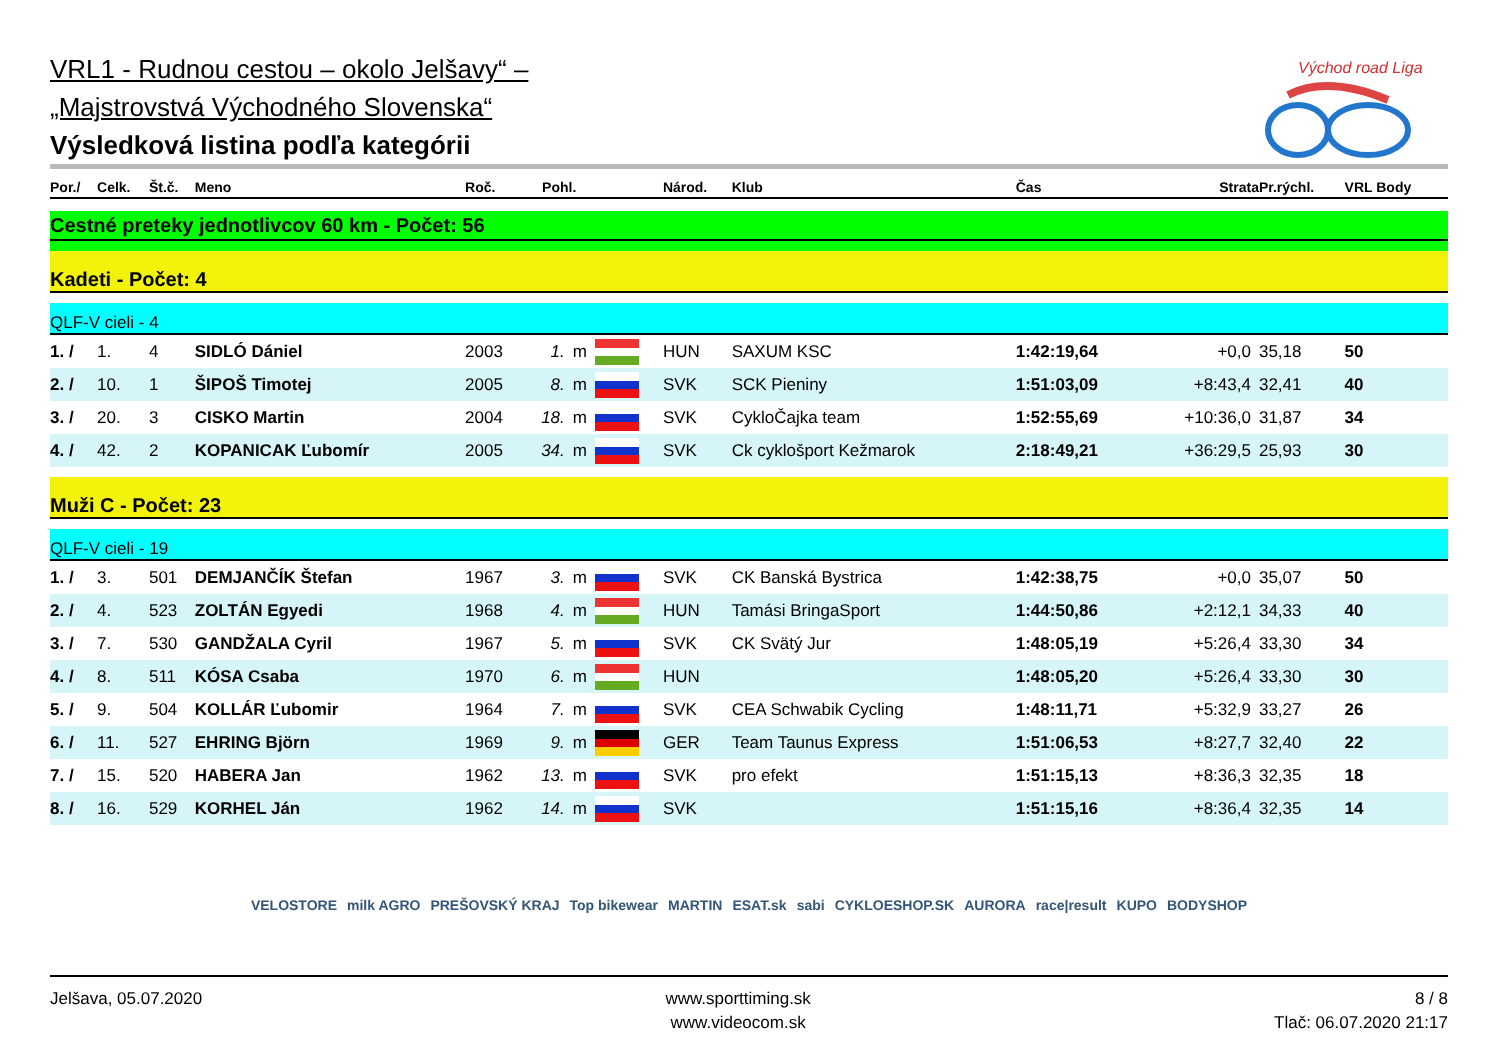Východ road Liga
VRL1 - Rudnou cestou – okolo Jelšavy“ –
„Majstrovstvá Východného Slovenska“
Výsledková listina podľa kategórii
| Por./ | Celk. | Št.č. | Meno | Roč. | Pohl. | | | Národ. | Klub | Čas | Strata | Pr.rýchl. | VRL Body |
| --- | --- | --- | --- | --- | --- | --- | --- | --- | --- | --- | --- | --- | --- |
| Cestné preteky jednotlivcov 60 km - Počet: 56 | | | | | | | | | | | | | |
| Kadeti - Počet: 4 | | | | | | | | | | | | | |
| QLF-V cieli - 4 | | | | | | | | | | | | | |
| 1. / | 1. | 4 | SIDLÓ Dániel | 2003 | 1. | m | | HUN | SAXUM KSC | 1:42:19,64 | +0,0 | 35,18 | 50 |
| 2. / | 10. | 1 | ŠIPOŠ Timotej | 2005 | 8. | m | | SVK | SCK Pieniny | 1:51:03,09 | +8:43,4 | 32,41 | 40 |
| 3. / | 20. | 3 | CISKO Martin | 2004 | 18. | m | | SVK | CykloČajka team | 1:52:55,69 | +10:36,0 | 31,87 | 34 |
| 4. / | 42. | 2 | KOPANICAK Ľubomír | 2005 | 34. | m | | SVK | Ck cyklošport Kežmarok | 2:18:49,21 | +36:29,5 | 25,93 | 30 |
| Muži C - Počet: 23 | | | | | | | | | | | | | |
| QLF-V cieli - 19 | | | | | | | | | | | | | |
| 1. / | 3. | 501 | DEMJANČÍK Štefan | 1967 | 3. | m | | SVK | CK Banská Bystrica | 1:42:38,75 | +0,0 | 35,07 | 50 |
| 2. / | 4. | 523 | ZOLTÁN Egyedi | 1968 | 4. | m | | HUN | Tamási BringaSport | 1:44:50,86 | +2:12,1 | 34,33 | 40 |
| 3. / | 7. | 530 | GANDŽALA Cyril | 1967 | 5. | m | | SVK | CK Svätý Jur | 1:48:05,19 | +5:26,4 | 33,30 | 34 |
| 4. / | 8. | 511 | KÓSA Csaba | 1970 | 6. | m | | HUN | | 1:48:05,20 | +5:26,4 | 33,30 | 30 |
| 5. / | 9. | 504 | KOLLÁR Ľubomir | 1964 | 7. | m | | SVK | CEA Schwabik Cycling | 1:48:11,71 | +5:32,9 | 33,27 | 26 |
| 6. / | 11. | 527 | EHRING Björn | 1969 | 9. | m | | GER | Team Taunus Express | 1:51:06,53 | +8:27,7 | 32,40 | 22 |
| 7. / | 15. | 520 | HABERA Jan | 1962 | 13. | m | | SVK | pro efekt | 1:51:15,13 | +8:36,3 | 32,35 | 18 |
| 8. / | 16. | 529 | KORHEL Ján | 1962 | 14. | m | | SVK | | 1:51:15,16 | +8:36,4 | 32,35 | 14 |
VELOSTORE milk AGRO PREŠOVSKÝ KRAJ Top bikewear MARTIN ESAT.sk sabi CYKLOESHOP.SK AURORA race|result KUPO BODYSHOP
Jelšava, 05.07.2020 www.sporttiming.sk
www.videocom.sk
8 / 8
Tlač: 06.07.2020 21:17